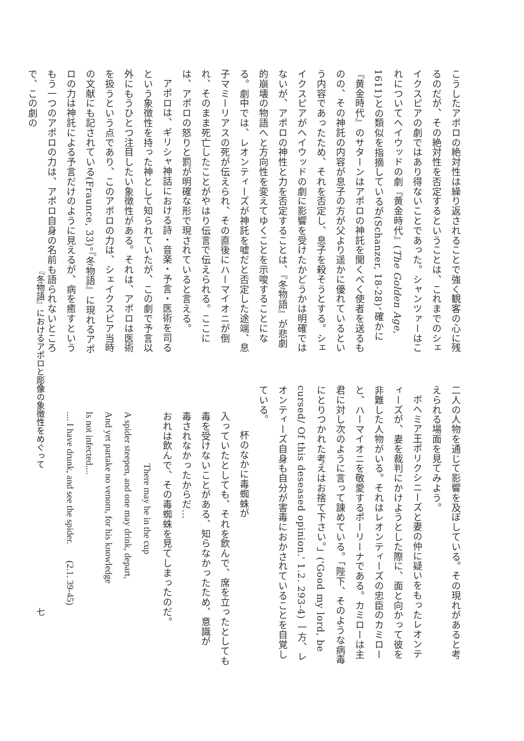こうしたアポロの絶対性は繰り返されることで強く観客の心に残るのだが、その絶対性を否定するということは、これまでのシェイクスピアの劇ではあり得ないことであった。シャンツァーはこれについてヘイウッドの劇『黄金時代』(The Golden Age, 1611)との類似を指摘しているが(Schanzer, 18-28)、確かに『黄金時代』のサターンはアポロの神託を聞くべく使者を送るものの、その神託の内容が息子の方が父より遥かに優れているという内容であったため、それを否定し、息子を殺そうとする。シェイクスピアがヘイウッドの劇に影響を受けたかどうかは明確ではないが、アポロの神性と力を否定することは、『冬物語』が悲劇的崩壊の物語へと方向性を変えてゆくことを示唆することになる。劇中では、レオンティーズが神託を嘘だと否定した途端、息子マミーリアスの死が伝えられ、その直後にハーマイオニが倒れ、そのまま死亡したことがやはり伝言で伝えられる。ここには、アポロの怒りと罰が明確な形で現されていると言える。
アポロは、ギリシャ神話における詩・音楽・予言・医術を司るという象徴性を持った神として知られていたが、この劇で予言以外にもうひとつ注目したい象徴性がある。それは、アポロは医術を扱うという点であり、このアポロの力は、シェイクスピア当時の文献にも記されている(Fraunce, 33)。『冬物語』に現れるアポロの力は神託による予言だけのように見えるが、病を癒すというもう一つのアポロの力は、アポロ自身の名前も語られないところで、この劇の
二人の人物を通じて影響を及ぼしている。その現れがあると考えられる場面を見てみよう。
ボヘミア王ポリクシニーズと妻の仲に疑いをもったレオンティーズが、妻を裁判にかけようとした際に、面と向かって彼を非難した人物がいる。それはレオンティーズの忠臣のカミローと、ハーマイオニを敬愛するポーリーナである。カミローは主君に対し次のように言って諌めている。「陛下、そのような病毒にとりつかれた考えはお捨て下さい。」('Good my lord, be cursed/ Of this deseased opinion.' 1.2. 293-4) 一方、レオンティーズ自身も自分が害毒におかされていることを自覚している。
杯のなかに毒蜘蛛が
入っていたとしても、それを飲んで、席を立ったとしても
毒を受けないことがある、知らなかったため、意識が
毒されなかったからだ…
おれは飲んで、その毒蜘蛛を見てしまったのだ。
There may be in the cup
A spider steepen, and one may drink, depart,
And yet partake no venom, for his knowledge
Is not infected....
.... I have drunk, and see the spider. (2.1. 39-45)
『冬物語』におけるアポロと彫像の象徴性をめぐって
七